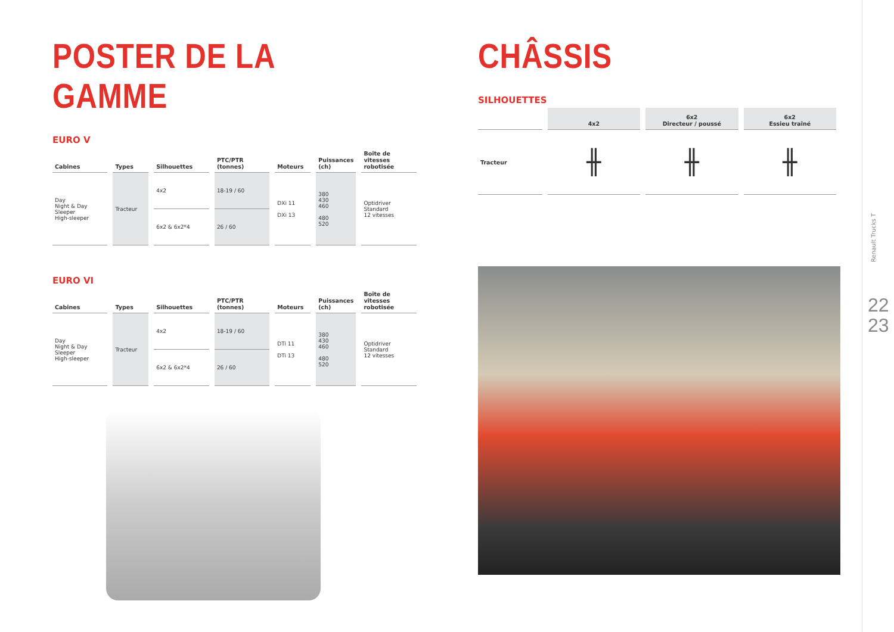POSTER DE LA GAMME
EURO V
| Cabines | Types | Silhouettes | PTC/PTR (tonnes) | Moteurs | Puissances (ch) | Boîte de vitesses robotisée |
| --- | --- | --- | --- | --- | --- | --- |
| Day Night & Day Sleeper High-sleeper | Tracteur | 4x2 | 18-19 / 60 | DXi 11 DXi 13 | 380 430 460 480 520 | Optidriver Standard 12 vitesses |
| | | 6x2 & 6x2*4 | 26 / 60 | | | |
EURO VI
| Cabines | Types | Silhouettes | PTC/PTR (tonnes) | Moteurs | Puissances (ch) | Boîte de vitesses robotisée |
| --- | --- | --- | --- | --- | --- | --- |
| Day Night & Day Sleeper High-sleeper | Tracteur | 4x2 | 18-19 / 60 | DTi 11 DTi 13 | 380 430 460 480 520 | Optidriver Standard 12 vitesses |
| | | 6x2 & 6x2*4 | 26 / 60 | | | |
CHÂSSIS
SILHOUETTES
| | 4x2 | 6x2 Directeur / poussé | 6x2 Essieu traîné |
| --- | --- | --- | --- |
| Tracteur | ╫ | ╫ | ╫ |
Renault Trucks T
22
23